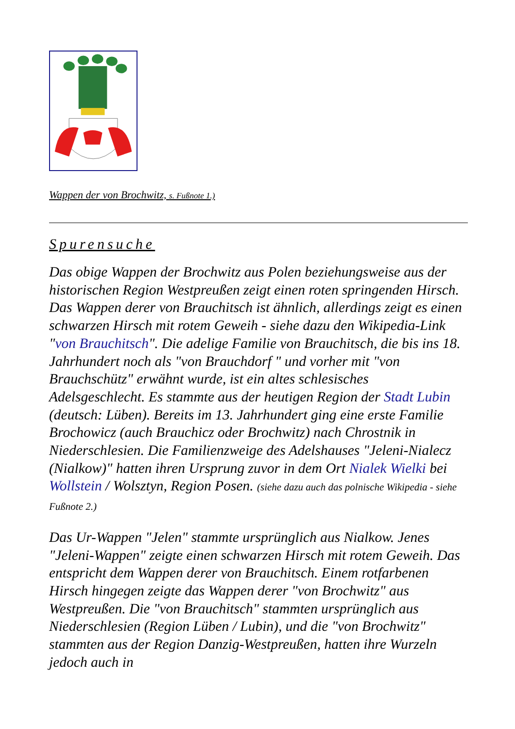Wappen der von Brochwitz, s. Fußnote 1.)
Spurensuche
Das obige Wappen der Brochwitz aus Polen beziehungsweise aus der historischen Region Westpreußen zeigt einen roten springenden Hirsch. Das Wappen derer von Brauchitsch ist ähnlich, allerdings zeigt es einen schwarzen Hirsch mit rotem Geweih - siehe dazu den Wikipedia-Link "von Brauchitsch". Die adelige Familie von Brauchitsch, die bis ins 18. Jahrhundert noch als "von Brauchdorf " und vorher mit "von Brauchschütz" erwähnt wurde, ist ein altes schlesisches Adelsgeschlecht. Es stammte aus der heutigen Region der Stadt Lubin (deutsch: Lüben). Bereits im 13. Jahrhundert ging eine erste Familie Brochowicz (auch Brauchicz oder Brochwitz) nach Chrostnik in Niederschlesien. Die Familienzweige des Adelshauses "Jeleni-Nialecz (Nialkow)" hatten ihren Ursprung zuvor in dem Ort Nialek Wielki bei Wollstein / Wolsztyn, Region Posen. (siehe dazu auch das polnische Wikipedia - siehe Fußnote 2.)
Das Ur-Wappen "Jelen" stammte ursprünglich aus Nialkow. Jenes "Jeleni-Wappen" zeigte einen schwarzen Hirsch mit rotem Geweih. Das entspricht dem Wappen derer von Brauchitsch. Einem rotfarbenen Hirsch hingegen zeigte das Wappen derer "von Brochwitz" aus Westpreußen. Die "von Brauchitsch" stammten ursprünglich aus Niederschlesien (Region Lüben / Lubin), und die "von Brochwitz" stammten aus der Region Danzig-Westpreußen, hatten ihre Wurzeln jedoch auch in